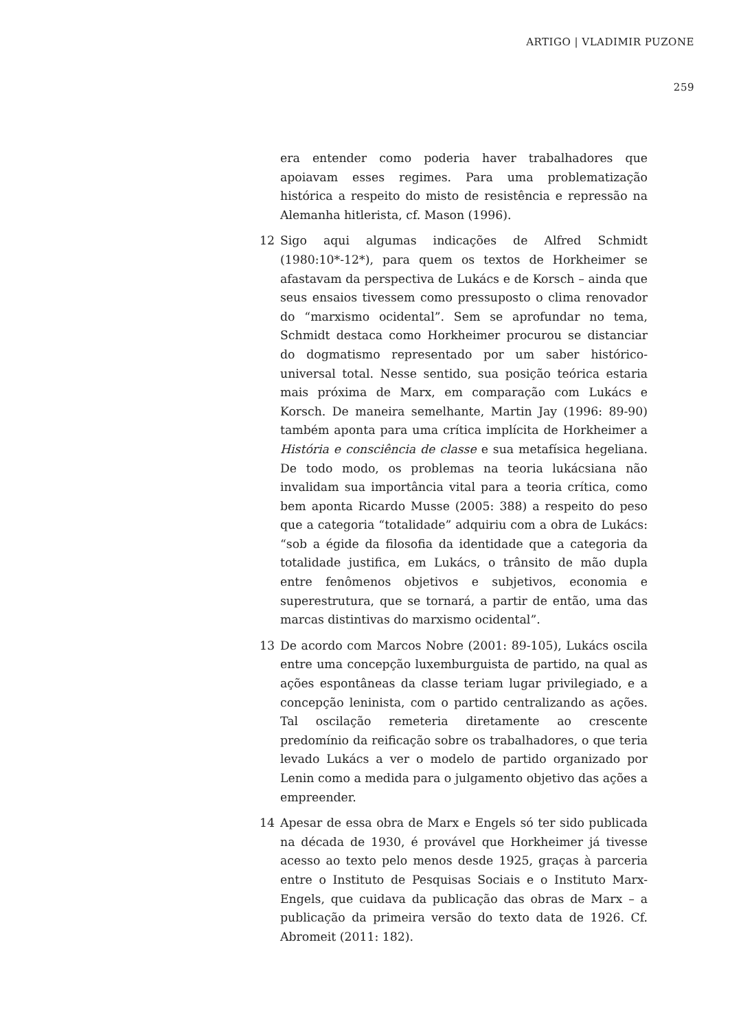ARTIGO | VLADIMIR PUZONE
259
era entender como poderia haver trabalhadores que apoiavam esses regimes. Para uma problematização histórica a respeito do misto de resistência e repressão na Alemanha hitlerista, cf. Mason (1996).
12 Sigo aqui algumas indicações de Alfred Schmidt (1980:10*-12*), para quem os textos de Horkheimer se afastavam da perspectiva de Lukács e de Korsch – ainda que seus ensaios tivessem como pressuposto o clima renovador do “marxismo ocidental”. Sem se aprofundar no tema, Schmidt destaca como Horkheimer procurou se distanciar do dogmatismo representado por um saber histórico-universal total. Nesse sentido, sua posição teórica estaria mais próxima de Marx, em comparação com Lukács e Korsch. De maneira semelhante, Martin Jay (1996: 89-90) também aponta para uma crítica implícita de Horkheimer a História e consciência de classe e sua metafísica hegeliana. De todo modo, os problemas na teoria lukácsiana não invalidam sua importância vital para a teoria crítica, como bem aponta Ricardo Musse (2005: 388) a respeito do peso que a categoria “totalidade” adquiriu com a obra de Lukács: “sob a égide da filosofia da identidade que a categoria da totalidade justifica, em Lukács, o trânsito de mão dupla entre fenômenos objetivos e subjetivos, economia e superestrutura, que se tornará, a partir de então, uma das marcas distintivas do marxismo ocidental”.
13 De acordo com Marcos Nobre (2001: 89-105), Lukács oscila entre uma concepção luxemburguista de partido, na qual as ações espontâneas da classe teriam lugar privilegiado, e a concepção leninista, com o partido centralizando as ações. Tal oscilação remeteria diretamente ao crescente predomínio da reificação sobre os trabalhadores, o que teria levado Lukács a ver o modelo de partido organizado por Lenin como a medida para o julgamento objetivo das ações a empreender.
14 Apesar de essa obra de Marx e Engels só ter sido publicada na década de 1930, é provável que Horkheimer já tivesse acesso ao texto pelo menos desde 1925, graças à parceria entre o Instituto de Pesquisas Sociais e o Instituto Marx-Engels, que cuidava da publicação das obras de Marx – a publicação da primeira versão do texto data de 1926. Cf. Abromeit (2011: 182).